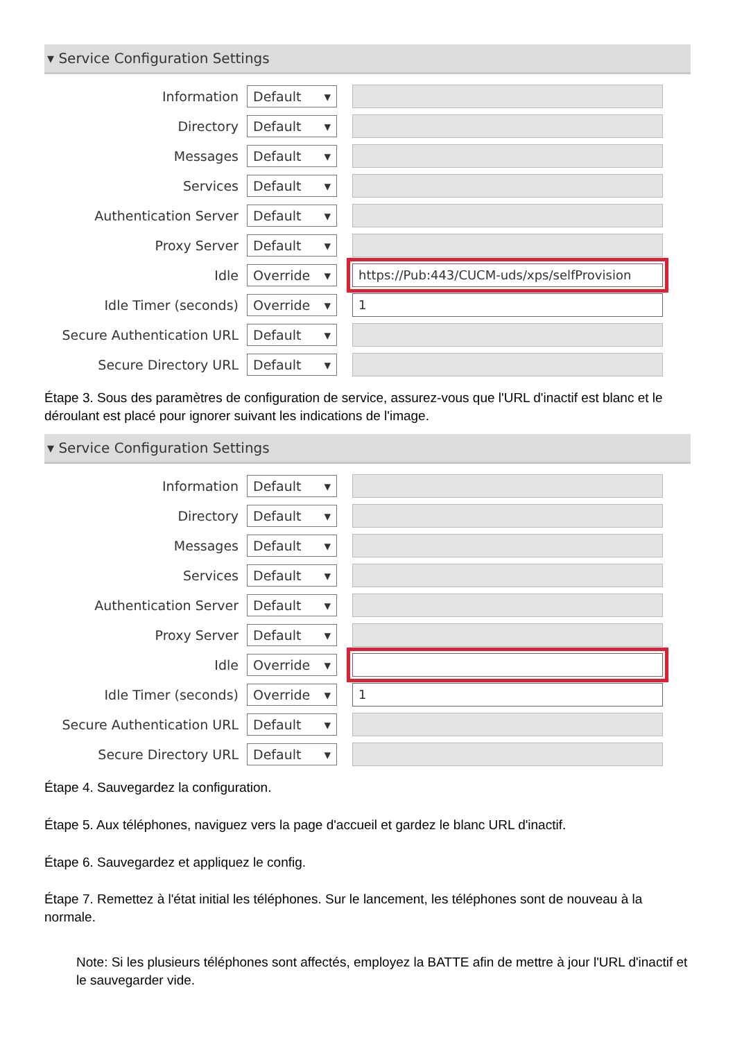▾ Service Configuration Settings
Information Default ▾
Directory Default ▾
Messages Default ▾
Services Default ▾
Authentication Server Default ▾
Proxy Server Default ▾
Idle Override ▾ https://Pub:443/CUCM-uds/xps/selfProvision
Idle Timer (seconds) Override ▾ 1
Secure Authentication URL Default ▾
Secure Directory URL Default ▾
Étape 3. Sous des paramètres de configuration de service, assurez-vous que l'URL d'inactif est blanc et le déroulant est placé pour ignorer suivant les indications de l'image.
▾ Service Configuration Settings
Information Default ▾
Directory Default ▾
Messages Default ▾
Services Default ▾
Authentication Server Default ▾
Proxy Server Default ▾
Idle Override ▾
Idle Timer (seconds) Override ▾ 1
Secure Authentication URL Default ▾
Secure Directory URL Default ▾
Étape 4. Sauvegardez la configuration.
Étape 5. Aux téléphones, naviguez vers la page d'accueil et gardez le blanc URL d'inactif.
Étape 6. Sauvegardez et appliquez le config.
Étape 7. Remettez à l'état initial les téléphones. Sur le lancement, les téléphones sont de nouveau à la normale.
Note: Si les plusieurs téléphones sont affectés, employez la BATTE afin de mettre à jour l'URL d'inactif et le sauvegarder vide.